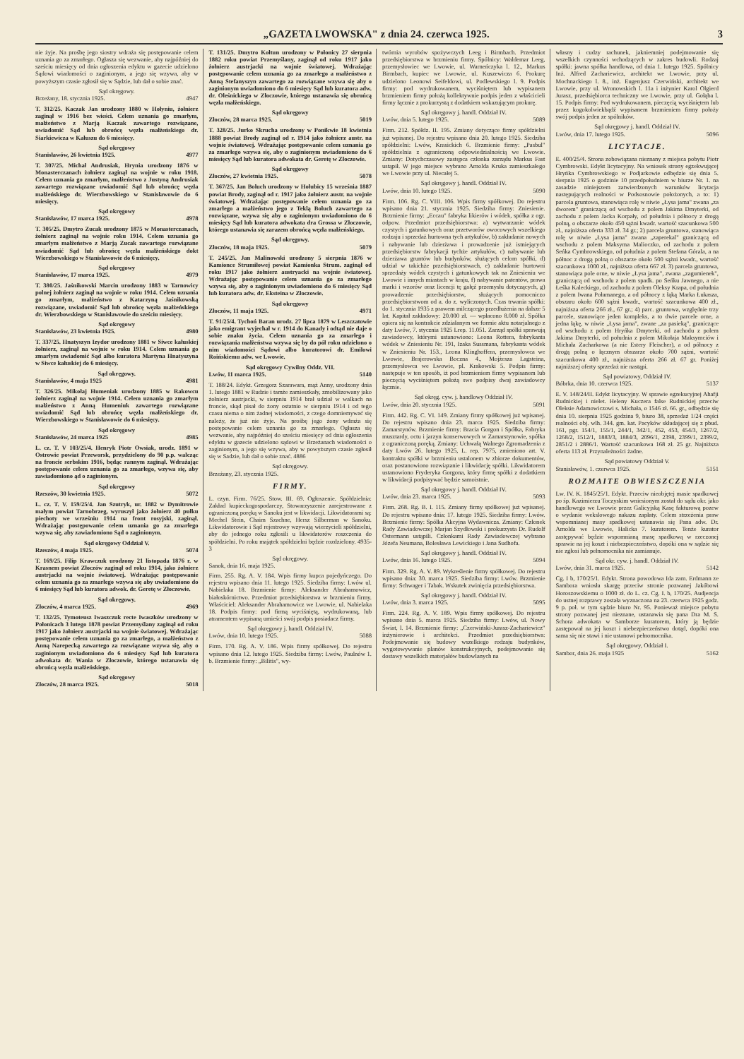„GAZETA LWOWSKA" z dnia 24. czerwca 1925. 3
nie żyje. Na prośbę jego siostry wdraża się postępowanie celem uznania go za zmarłego. Ogłasza się wezwanie, aby najpóźniej do sześciu miesięcy od dnia ogłoszenia edyktu w gazecie udzielono Sądowi wiadomości o zaginionym, a jego się wzywa, aby w powyższym czasie zgłosił się w Sądzie, lub dał o sobie znać.
Sąd okręgowy.
Brzeżany, 18. stycznia 1925. 4947
T. 312/25. Kaczak Jan urodzony 1880 w Hołyniu, żołnierz zaginął w 1916 bez wieści. Celem uznania go zmarłym, małżeństwo z Marją Kaczak zawartego rozwiązane, uwiadomić Sąd lub obrońcę węzła małżeńskiego dr. Siarkiewicza w Kałuszu do 6 miesięcy.
Sąd okręgowy
Stanisławów, 26 kwietnia 1925. 4977
T. 307/25. Michał Andrusiak, Hrynia urodzony 1876 w Monasterczanach żołnierz zaginął na wojnie w roku 1918. Celem uznania go zmarłym, małżeństwo z Justyną Andrusiak zawartego rozwiązane uwiadomić Sąd lub obrońcę węzła małżeńskiego dr. Wierzbowskiego w Stanisławowie do 6 miesięcy.
Sąd okręgowy
Stanisławów, 17 marca 1925. 4978
T. 305/25. Dmytro Zucak urodzony 1875 w Monasterczanach, żołnierz zaginął na wojnie roku 1914. Celem uznania go zmarłym małżeństwo z Marją Zucak zawartego rozwiązane nwiadomić Sąd lub obrońcę węzła małżeńskiego dokt Wierzbowskiego w Stanisławowie do 6 miesięcy.
Sąd okręgowy
Stanisławów, 17 marca 1925. 4979
T. 380/25. Jaśnikowski Marcin urodzony 1883 w Tarnowicy polnej żołnierz zaginął na wojnie w roku 1914. Celem uznania go zmarłym, małżeństwo z Katarzyną Jaśnikowską rozwiązane, uwiadomić Sąd lub obrońcę węzła małżeńskiego dr. Wierzbowskiego w Stanisławowie do sześciu miesięcy.
Sąd okręgowy
Stanisławów, 23 kwietnia 1925. 4980
T. 337/25. Hnatyszyn Izydor urodzony 1881 w Siwce kałuskiej żołnierz, zaginął na wojnie w roku 1914. Celem uznania go zmarłym uwiadomić Sąd albo kuratora Martyna Hnatyszyna w Siwce kałuskiej do 6 miesięcy.
Sąd okręgowy.
Stanisławów, 4 maja 1925 4981
T. 326/25. Mikołaj Humeniak urodzony 1885 w Rakowcu żołnierz zaginął na wojnie 1914. Celem uznania go zmarłym małżeństwo z Anną Humeniuk zawartego rozwiązane uwiadomić Sąd lub obrońcę węzła małżeńskiego dr. Wierzbowskiego w Stanisławowie do 6 miesięcy.
Sąd okręgowy
Stanisławów, 24 marca 1925 4985
L. cz. T. V 103/25/4. Henryk Piotr Owsiak, urodz. 1891 w Ostrowie powiat Przeworsk, przydzielony do 90 p.p. walcząc na froncie serbskim 1916, będąc rannym zaginął. Wdrażając postępowanie celem uznania go za zmarłego, wzywa się, aby zawiadomiono ąd o zaginionym.
Sąd okręgowy
Rzeszów, 30 kwietnia 1925. 5072
L. cz. T. V. 159/25/4. Jan Szutryk, ur. 1882 w Dymitrowie małym powiat Tarnobrzeg, wyruszył jako żołnierz 40 pułku piechoty we wrześniu 1914 na front rosyjski, zaginął. Wdrażając postępowanie celem uznania go za zmarłego wzywa się, aby zawiadomiono Sąd o zaginionym.
Sąd okręgowy Oddział V.
Rzeszów, 4 maja 1925. 5074
T. 169/25. Filip Krawczuk urodzony 21 listopada 1876 r. w Krasnem powiat Złoczów zaginął od roku 1914, jako żołnierz austrjacki na wojnie światowej. Wdrażając postępowanie celem uznania go za zmarłego wzywa się aby uwiadomiono do 6 miesięcy Sąd lub kuratora adwok. dr. Geretę w Złoczowie.
Sąd okręgowy.
Złoczów, 4 marca 1925. 4969
T. 132/25. Tymoteusz Iwaszczuk recte Iwaszków urodzony w Połonicach 3 lutego 1878 powiat Przemyślany zaginął od roku 1917 jako żołnierz austrjacki na wojnie światowej. Wdrażając postępowanie celem uznania go za zmarłego, a małżeństwo z Anną Narepecką zawartego za rozwiązane wzywa się, aby o zaginionym uwiadomiono do 6 miesięcy Sąd lub kuratora adwokata dr. Wania w Złoczowie, którego ustanawia się obrońcą węzła małżeńskiego.
Sąd okręgowy
Złoczów, 28 marca 1925. 5018
T. 131/25. Dmytro Kołtun urodzony w Połonicy 27 sierpnia 1882 roku powiat Przemyślany, zaginął od roku 1917 jako żołnierz austrjacki na wojnie światowej. Wdrażając postępowanie celem uznania go za zmarłego a małżeństwo z Anną Stefanyszyn zawartego za rozwiązane wzywa się aby o zaginionym uwiadomiono do 6 miesięcy Sąd lub kuratora adw. dr. Oleśnickiego w Złoczowie, którego ustanawia się obrońcą węzła małżeńskiego.
Sąd okręgowy
Złoczów, 28 marca 1925. 5019
T. 328/25. Jurko Skrucha urodzony w Ponikwie 18 kwietnia 1888 powiat Brody zaginął od r. 1914 jako żołnierz austr. na wojnie światowej. Wdrażając postępowanie celem uznania go za zmarłego wzywa się, aby o zaginionym uwiadomiono do 6 miesięcy Sąd lub kuratora adwokata dr. Geretę w Złoczowie.
Sąd okręgowy
Złoczów, 27 kwietnia 1925. 5078
T. 367/25. Jan Boluch urodzony w Hołubicy 15 września 1887 powiat Brody, zaginął od r. 1917 jako żołnierz austr. na wojnie światowej. Wdrażając postępowanie celem uznania go za zmarłego a małżeństwo jego z Teklą Boluch zawartego za rozwiązane, wzywa się aby o zaginionym uwiadomiono do 6 miesięcy Sąd lub kuratora adwokata dra Grossa w Złoczowie, którego ustanawia się zarazem obrońcą węzła małżeńskiego.
Sąd okręgowy.
Złoczów, 18 maja 1925. 5079
T. 245/25. Jan Malinowski urodzony 5 sierpnia 1876 w Kamionce Strumiłowej powiat Kamionka Strum. zaginął od roku 1917 jako żołnierz austryacki na wojnie światowej. Wdrażając postępowanie celem uznania go za zmarłego wzywa się, aby o zaginionym uwiadomiono do 6 miesięcy Sąd lub kuratora adw. dr. Eksteina w Złoczowie.
Sąd okręgowy
Złoczów, 11 maja 1925. 4971
T. 91/25/4. Tychoń Baran urodz. 27 lipca 1879 w Leszczatowie jako emigrant wyjechał w r. 1914 do Kanady i odtąd nie daje o sobie znaku życia. Celem uznania go za zmarłego i rozwiązania małżeństwa wzywa się by do pół roku udzielono o nim wiadomości Sądowi albo kuratorowi dr. Emilowi Roińskiemu adw. we Lwowie.
Sąd okręgowy Cywilny Oddz. VII.
Lwów, 11 marca 1925. 5140
T. 188/24. Edykt. Grzegorz Szarawara, mąż Anny, urodzony dnia 1. lutego 1881 w Rudzie i tamże zamieszkały, zmobilizowany jako żołnierz austrjacki, w sierpniu 1914 brał udział w walkach na froncie, skąd pisał do żony ostatnio w sierpniu 1914 i od tego czasu niema o nim żadnej wiadomości, z czego domniemywać się należy, że już nie żyje. Na prośbę jego żony wdraża się postępowanie celem uznania go za zmarłego. Ogłasza się wezwanie, aby najpóźniej do sześciu miesięcy od dnia ogłoszenia edyktu w gazecie udzielono sądowi w Brzeżanach wiadomości o zaginionym, a jego się wzywa, aby w powyższym czasie zgłosił się w Sadzie, lub dał o sobie znać. 4886
Sąd okręgowy.
Brzeżany, 23. stycznia 1925.
FIRMY.
L. czyn. Firm. 76/25. Stow. III. 69. Ogłoszenie. Spółdzielnia: Zakład kupieckogospodarczy, Stowarzyszenie zarejestrowane z ograniczoną poręką w Sanoku jest w likwidacji. Likwidatorami są: Mechel Stein, Chaim Szachne, Hersz Silberman w Sanoku. Likwidatorowie i Sąd rejestrowy wzywają wierzycieli spółdzielni, aby do jednego roku zgłosili u likwidatorów roszczenia do spółdzielni. Po roku majątek spółdzielni będzie rozdzielony. 4935-3
Sąd okręgowy.
Sanok, dnia 16. maja 1925.
Firm. 255. Rg. A. V. 184. Wpis firmy kupca pojedyńczego. Do rejestru wpisano dnia 11. lutego 1925. Siedziba firmy: Lwów ul. Nabielaka 18. Brzmienie firmy: Aleksander Abrahamowicz, białoskórnictwo. Przedmiot przedsiębiorstwa w brzmieniu firmy. Właściciel: Aleksander Abrahamowicz we Lwowie, ul. Nabielaka 18. Podpis firmy: pod firmą wyciśniętą, wydrukowaną, lub atramentem wypisaną umieści swój podpis posiadacz firmy.
Sąd okręgowy j. handl. Oddział IV.
Lwów, dnia 10. lutego 1925. 5088
Firm. 170. Rg. A. V. 186. Wpis firmy spółkowej. Do rejestru wpisano dnia 12. lutego 1925. Siedziba firmy: Lwów, Paulnów 1. b. Brzmienie firmy: „Bilitis", wy-
twórnia wyrobów spożywczych Leeg i Birmbach. Przedmiot przedsiębiorstwa w brzmieniu firmy. Spólnicy: Waldemar Leeg, przemysłowiec we Lwowie, ul. Warneńczyka l. 12., Markus Birmbach, kupiec we Lwowie, ul. Kuszewicza 6. Prokurę udzielono Leonowi Seifeldowi, ul. Podlewskiego l. 9. Podpis firmy: pod wydrukowanem, wyciśniętem lub wypisanem brzmieniem firmy położą kollektywnie podpis jeden z właścicieli firmy łącznie z prokurzystą z dodatkiem wskazującym prokurę.
Sąd okręgowy j. handl. Oddział IV.
Lwów, dnia 5. lutego 1925. 5089
Firm. 212. Spółdz. II. 195. Zmiany dotyczące firmy spółdzielni już wpisanej. Do rejestru wpisano dnia 20. lutego 1925. Siedziba spółdzielni: Lwów, Krasickich 6. Brzmienie firmy: „Pasbul" spółdzielnia z ograniczoną odpowiedzialnością we Lwowie. Zmiany: Dotychczasowy zastępca członka zarządu Markus Fast ustąpił. W jego miejsce wybrano Arnolda Kruka zamieszkałego we Lwowie przy ul. Niecałej 5.
Sąd okręgowy j. handl. Oddział IV.
Lwów, dnia 10. lutego 1925. 5090
Firm. 106. Rg. C. VIII. 106. Wpis firmy spółkowej. Do rejestru wpisano dnia 21. stycznia 1925. Siedziba firmy: Zniesienie. Brzmienie firmy: „Eccau" fabryka likierów i wódek, spółka z ogr. odpow. Przedmiot przedsiębiorstwa: a) wytwarzanie wódek czystych i gatunkowych oraz przetworów owocowych wszelkiego rodzaju i sprzedaż hurtowna tych artykułów, b) zakładanie nowych i nabywanie lub dzierżawa i prowadzenie już istniejących przedsiębiorstw fabrykacji tychże artykułów, c) nabywanie lub dzierżawa gruntów lub budynków, służących celom spółki, d) udział w takichże przedsiębiorstwach, e) zakładanie hurtowni sprzedaży wódek czystych i gatunkowych tak na Zniesieniu we Lwowie i innych miastach w kraju, f) nabywanie patentów, prawa marki i wzorów oraz licencji tę gałęź przemysłu dotyczących, g) prowadzenie przedsiębiorstw, służących pomocniczo przedsiębiorstwom od a. do z. wyliczonych. Czas trwania spółki: do 1. stycznia 1935 z prawem milczącego przedłużenia na dalsze 5 lat. Kapitał zakładowy: 20.000 zł. — wpłacono 8.000 zł. Spółka opiera się na kontrakcie zdziałanym we formie aktu notarjalnego z daty Lwów, 7. stycznia 1925 Lrep. 11.051. Zarząd spółki sprawują zawiadowcy, którymi ustanowiono: Leona Rottera, fabrykanta wódek w Zniesieniu Nr. 191, Izaka Sussmana, fabrykanta wódek w Zniesieniu Nr. 153., Leona Klinghoffera, przemysłowca we Lwowie, Brajerowska Boczna 4., Mojżesza Lagsteina, przemysłowca we Lwowie, pl. Krakowski 5. Podpis firmy: następuje w ten sposób, iż pod brzmieniem firmy wypisanem lub pieczęcią wyciśniętem położą swe podpisy dwaj zawiadowcy łącznie.
Sąd okręg. cyw. j. handlowy Oddział IV.
Lwów, dnia 20. stycznia 1925. 5091
Firm. 442. Rg. C. VI. 149. Zmiany firmy spółkowej już wpisanej. Do rejestru wpisano dnia 23. marca 1925. Siedziba firmy: Zamarstynów. Brzmienie firmy: Bracia Gorgon i Spółka, Fabryka musztardy, octu i jarzyn konserwowych w Zamarstynowie, spółka z ograniczoną poręką. Zmiany: Uchwałą Walnego Zgromadzenia z daty Lwów 26. lutego 1925, L. rep. 7975, zmieniono art. V. kontraktu spółki w brzmieniu ustalonem w zbiorze dokumentów, oraz postanowiono rozwiązanie i likwidację spółki. Likwidatorem ustanowiono Fryderyka Gorgona, który firmę spółki z dodatkiem w likwidacji podpisywać będzie samoistnie.
Sąd okręgowy j. handl. Oddział IV.
Lwów, dnia 23. marca 1925. 5093
Firm. 268. Rg. B. I. 115. Zmiany firmy spółkowej już wpisanej. Do rejestru wpisano dnia: 17. lutego 1925. Siedziba firmy: Lwów. Brzmienie firmy: Spółka Akcyjna Wydawnicza. Zmiany: Członek Rady Zawiadowczej Marjan Szydłowski i prokurzysta Dr. Rudolf Ostermann ustąpili. Członkami Rady Zawiadowczej wybrano Józefa Neumana, Bolesława Lewickiego i Jana Sudhofa.
Sąd okręgowy j. handl. Oddział IV.
Lwów, dnia 16. lutego 1925. 5094
Firm. 329. Rg. A. V. 89. Wykreślenie firmy spółkowej. Do rejestru wpisano dnia: 30. marca 1925. Siedziba firmy: Lwów. Brzmienie firmy: Schwager i Tabak. Wskutek zwinięcia przedsiębiorstwa.
Sąd okręgowy j. handl. Oddział IV.
Lwów, dnia 3. marca 1925. 5095
Firm. 224. Rg. A. V. 189. Wpis firmy spółkowej. Do rejestru wpisano dnia 5. marca 1925. Siedziba firmy: Lwów, ul. Nowy Świat, l. 14. Brzmienie firmy: „Czerwiński-Jurasz-Zachariewicz" inżynierowie i architekci. Przedmiot przedsiębiorstwa: Podejmowanie się budowy wszelkiego rodzaju budynków, wygotowywanie planów konstrukcyjnych, podejmowanie się dostawy wszelkich materjałów budowlanych na
własny i cudzy rachunek, jakniemniej podejmowanie się wszelkich czynności wchodzących w zakres budowli. Rodzaj spółki: jawna spółka handlowa, od dnia 1. lutego 1925. Spólnicy Inż. Alfred Zachariewicz, architekt we Lwowie, przy ul. Mochnackiego l. 8., inż. Eugenjusz Czerwiński, architekt we Lwowie, przy ul. Wronowskich l. 11a i inżynier Karol Olgierd Jurasz, przedsiębiorca techniczny we Lwowie, przy ul. Gołąba l. 15. Podpis firmy: Pod wydrukowanem, pieczęcią wyciśniętem lub przez kogokolwiekbądź wypisanem brzmieniem firmy położy swój podpis jeden ze spólników.
Sąd okręgowy j. handl. Oddział IV.
Lwów, dnia 17. lutego 1925. 5096
LICYTACJE.
E. 400/25/4. Strona zobowiązana nieznany z miejsca pobytu Piotr Cymbrowski. Edykt licytacyjny. Na wniosek strony egzekwującej Hryńka Cymbrowskiego w Podjarkowie odbędzie się dnia 5. sierpnia 1925 o godzinie 10 przedpołudniem w biurze Nr. 1. na zasadzie niniejszem zatwierdzonych warunków licytacja następujących realności w Podsosnowie położonych, a to: 1) parcela gruntowa, stanowiąca rolę w niwie „Łysa jama" zwana „za dworem" graniczącą od wschodu z polem Jakima Dmyterki, od zachodu z polem Jacka Korpały, od południa i północy z drogą polną, o obszarze około 450 sążni kwadr. wartość szacunkowa 500 zł., najniższa oferta 333 zł. 34 gr.; 2) parcela gruntowa, stanowiąca rolę w niwie „Łysa jama" zwana „zaperekal" graniczącą od wschodu z polem Maksyma Malioczko, od zachodu z polem Seńka Cymbrowskiego, od południa z polem Stefana Górala, a na północ z drogą polną o obszarze około 500 sążni kwadr., wartość szacunkowa 1000 zł., najniższa oferta 667 zł. 3) parcela gruntowa, stanowiąca pole orne, w niwie „Łysa jama", zwana „zagumienek", graniczącą od wschodu z polem spadk. po Seńku Jawnego, a nie Łeśka Kaleckiego, od zachodu z polem Oleksy Krapa, od południa z polem Iwana Połamanego, a od północy z łąką Marka Łukasza, obszaru około 600 sążni kwadr., wartość szacunkowa 400 zł., najniższa oferta 266 zł., 67 gr.; 4) parc. gruntowa, względnie trzy parcele, stanowiące jeden kompleks, a to dwie parcele orne, a jedna łąkę, w niwie „Łysa jama", zwane „za pasieką", graniczące od wschodu z polem Hryńka Dmyterki, od zachodu z polem Jakima Dmyterki, od południa z polem Mikołaja Maksymciów i Michała Zacharkowa (a nie Estery Fleischer), a od północy z drogą polną o łącznym obszarze około 700 sążni, wartość szacunkowa 400 zł., najniższa oferta 266 zł. 67 gr. Poniżej najniższej oferty sprzedaż nie nastąpi.
Sąd powiatowy, Oddział IV.
Bóbrka, dnia 10. czerwca 1925. 5137
E. V. 148/24/II. Edykt licytacyjny. W sprawie egzekucyjnej Ahafji Rudnickiej i nielet. Heleny Kuczera false Rudnickiej przeciw Oleksie Adamowiczowi s. Michała, o 1546 zł. 66. gr., odbędzie się dnia 10. sierpnia 1925 godzina 9, biuro 38, sprzedaż 1/24 części realności obj. wlh. 344. gm. kat. Pacyków składającej się z pbud. 161, pgr. 154/1, 155/1, 244/1, 342/1, 452, 453, 454/3, 1267/2, 1268/2, 1512/1, 1883/3, 1884/3, 2096/1, 2398, 2399/1, 2399/2, 2851/2 i 2886/1. Wartość szacunkowa 168 zł. 25 gr. Najniższa oferta 113 zł. Przynależności żadne.
Sąd powiatowy Oddział V.
Stanisławów, 1. czerwca 1925. 5151
ROZMAITE OBWIESZCZENIA
Lw. IV. K. 1845/25/1. Edykt. Przeciw nieobjętej masie spadkowej po śp. Kazimierzu Toczyskim wniesionym został do sądu okr. jako handlowego we Lwowie przez Galicyjską Kasę fakturową pozew o wydanie wekslowego nakazu zapłaty. Celem strzeżenia praw wspomnianej masy spadkowej ustanawia się Pana adw. Dr. Arnolda we Lwowie, Halicka 7. kuratorem. Tenże kurator zastępywać będzie wspomnianą masę spadkową w rzeczonej sprawie na jej koszt i niebezpieczeństwo, dopóki ona w sądzie się nie zgłosi lub pełnomocnika nie zamianuje.
Sąd okr. cyw. j. handl. Oddział IV.
Lwów, dnia 31. marca 1925. 5142
Cg. I b, 170/25/1. Edykt. Strona powodowa Ida zam. Erdmann ze Sambora wniosła skargę przeciw stronie pozwanej Jakóbowi Horoszowskiemu o 1000 zł. do L. cz. Cg. I. b, 170/25. Audjencja do ustnej rozprawy została wyznaczona na 23. czerwca 1925 godz. 9 p. poł. w tym sądzie biuro Nr. 95. Ponieważ miejsce pobytu strony pozwanej jest nieznane, ustanawia się pana Dra M. S. Schora adwokata w Samborze kuratorem, który ją będzie zastępował na jej koszt i niebezpieczeństwo dotąd, dopóki ona sama się nie stawi i nie ustanowi pełnomocnika.
Sąd okręgowy, Oddział I.
Sambor, dnia 26. maja 1925 5162